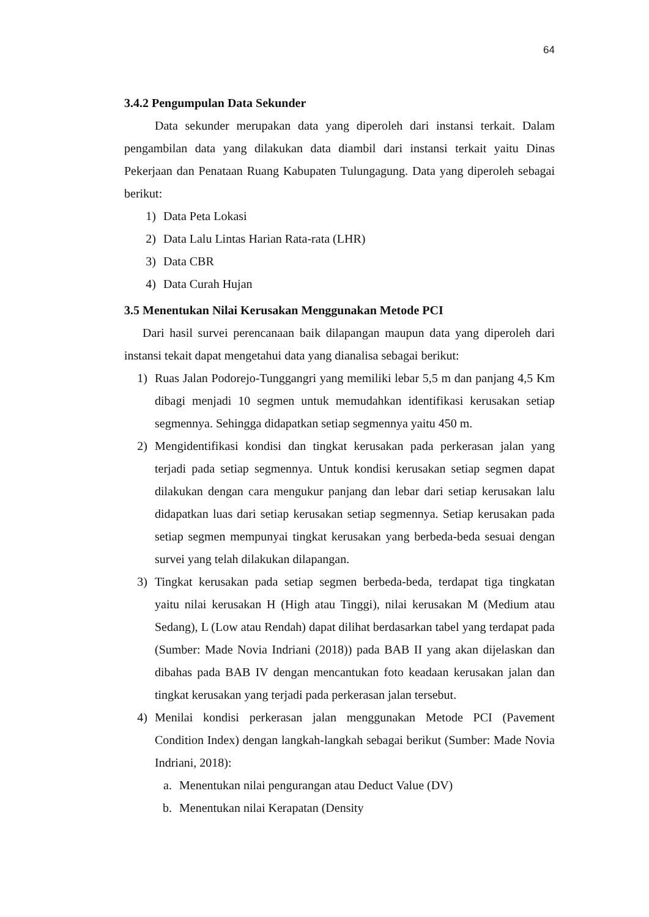64
3.4.2 Pengumpulan Data Sekunder
Data sekunder merupakan data yang diperoleh dari instansi terkait. Dalam pengambilan data yang dilakukan data diambil dari instansi terkait yaitu Dinas Pekerjaan dan Penataan Ruang Kabupaten Tulungagung. Data yang diperoleh sebagai berikut:
1) Data Peta Lokasi
2) Data Lalu Lintas Harian Rata-rata (LHR)
3) Data CBR
4) Data Curah Hujan
3.5 Menentukan Nilai Kerusakan Menggunakan Metode PCI
Dari hasil survei perencanaan baik dilapangan maupun data yang diperoleh dari instansi tekait dapat mengetahui data yang dianalisa sebagai berikut:
1) Ruas Jalan Podorejo-Tunggangri yang memiliki lebar 5,5 m dan panjang 4,5 Km dibagi menjadi 10 segmen untuk memudahkan identifikasi kerusakan setiap segmennya. Sehingga didapatkan setiap segmennya yaitu 450 m.
2) Mengidentifikasi kondisi dan tingkat kerusakan pada perkerasan jalan yang terjadi pada setiap segmennya. Untuk kondisi kerusakan setiap segmen dapat dilakukan dengan cara mengukur panjang dan lebar dari setiap kerusakan lalu didapatkan luas dari setiap kerusakan setiap segmennya. Setiap kerusakan pada setiap segmen mempunyai tingkat kerusakan yang berbeda-beda sesuai dengan survei yang telah dilakukan dilapangan.
3) Tingkat kerusakan pada setiap segmen berbeda-beda, terdapat tiga tingkatan yaitu nilai kerusakan H (High atau Tinggi), nilai kerusakan M (Medium atau Sedang), L (Low atau Rendah) dapat dilihat berdasarkan tabel yang terdapat pada (Sumber: Made Novia Indriani (2018)) pada BAB II yang akan dijelaskan dan dibahas pada BAB IV dengan mencantukan foto keadaan kerusakan jalan dan tingkat kerusakan yang terjadi pada perkerasan jalan tersebut.
4) Menilai kondisi perkerasan jalan menggunakan Metode PCI (Pavement Condition Index) dengan langkah-langkah sebagai berikut (Sumber: Made Novia Indriani, 2018):
a. Menentukan nilai pengurangan atau Deduct Value (DV)
b. Menentukan nilai Kerapatan (Density